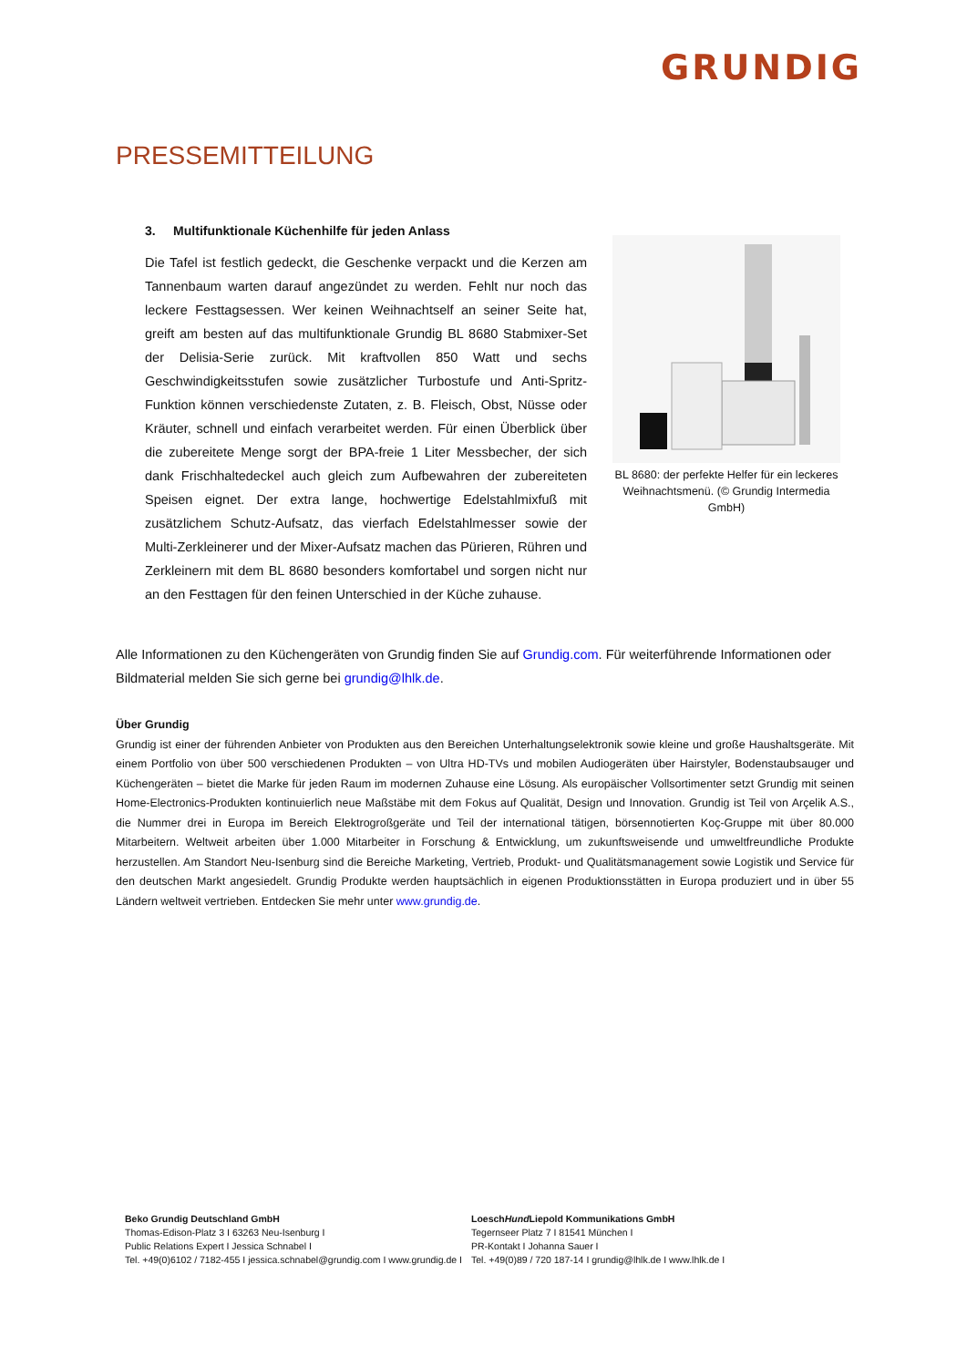GRUNDIG
PRESSEMITTEILUNG
3. Multifunktionale Küchenhilfe für jeden Anlass
Die Tafel ist festlich gedeckt, die Geschenke verpackt und die Kerzen am Tannenbaum warten darauf angezündet zu werden. Fehlt nur noch das leckere Festtagsessen. Wer keinen Weihnachtself an seiner Seite hat, greift am besten auf das multifunktionale Grundig BL 8680 Stabmixer-Set der Delisia-Serie zurück. Mit kraftvollen 850 Watt und sechs Geschwindigkeitsstufen sowie zusätzlicher Turbostufe und Anti-Spritz-Funktion können verschiedenste Zutaten, z. B. Fleisch, Obst, Nüsse oder Kräuter, schnell und einfach verarbeitet werden. Für einen Überblick über die zubereitete Menge sorgt der BPA-freie 1 Liter Messbecher, der sich dank Frischhaltedeckel auch gleich zum Aufbewahren der zubereiteten Speisen eignet. Der extra lange, hochwertige Edelstahlmixfuß mit zusätzlichem Schutz-Aufsatz, das vierfach Edelstahlmesser sowie der Multi-Zerkleinerer und der Mixer-Aufsatz machen das Pürieren, Rühren und Zerkleinern mit dem BL 8680 besonders komfortabel und sorgen nicht nur an den Festtagen für den feinen Unterschied in der Küche zuhause.
BL 8680: der perfekte Helfer für ein leckeres Weihnachtsmenü. (© Grundig Intermedia GmbH)
Alle Informationen zu den Küchengeräten von Grundig finden Sie auf Grundig.com. Für weiterführende Informationen oder Bildmaterial melden Sie sich gerne bei grundig@lhlk.de.
Über Grundig
Grundig ist einer der führenden Anbieter von Produkten aus den Bereichen Unterhaltungselektronik sowie kleine und große Haushaltsgeräte. Mit einem Portfolio von über 500 verschiedenen Produkten – von Ultra HD-TVs und mobilen Audiogeräten über Hairstyler, Bodenstaubsauger und Küchengeräten – bietet die Marke für jeden Raum im modernen Zuhause eine Lösung. Als europäischer Vollsortimenter setzt Grundig mit seinen Home-Electronics-Produkten kontinuierlich neue Maßstäbe mit dem Fokus auf Qualität, Design und Innovation. Grundig ist Teil von Arçelik A.S., die Nummer drei in Europa im Bereich Elektrogroßgeräte und Teil der international tätigen, börsennotierten Koç-Gruppe mit über 80.000 Mitarbeitern. Weltweit arbeiten über 1.000 Mitarbeiter in Forschung & Entwicklung, um zukunftsweisende und umweltfreundliche Produkte herzustellen. Am Standort Neu-Isenburg sind die Bereiche Marketing, Vertrieb, Produkt- und Qualitätsmanagement sowie Logistik und Service für den deutschen Markt angesiedelt. Grundig Produkte werden hauptsächlich in eigenen Produktionsstätten in Europa produziert und in über 55 Ländern weltweit vertrieben. Entdecken Sie mehr unter www.grundig.de.
Beko Grundig Deutschland GmbH
Thomas-Edison-Platz 3 I 63263 Neu-Isenburg I
Public Relations Expert I Jessica Schnabel I
Tel. +49(0)6102 / 7182-455 I jessica.schnabel@grundig.com I www.grundig.de I
LoeschHund Liepold Kommunikations GmbH
Tegernseer Platz 7 I 81541 München I
PR-Kontakt I Johanna Sauer I
Tel. +49(0)89 / 720 187-14 I grundig@lhlk.de I www.lhlk.de I